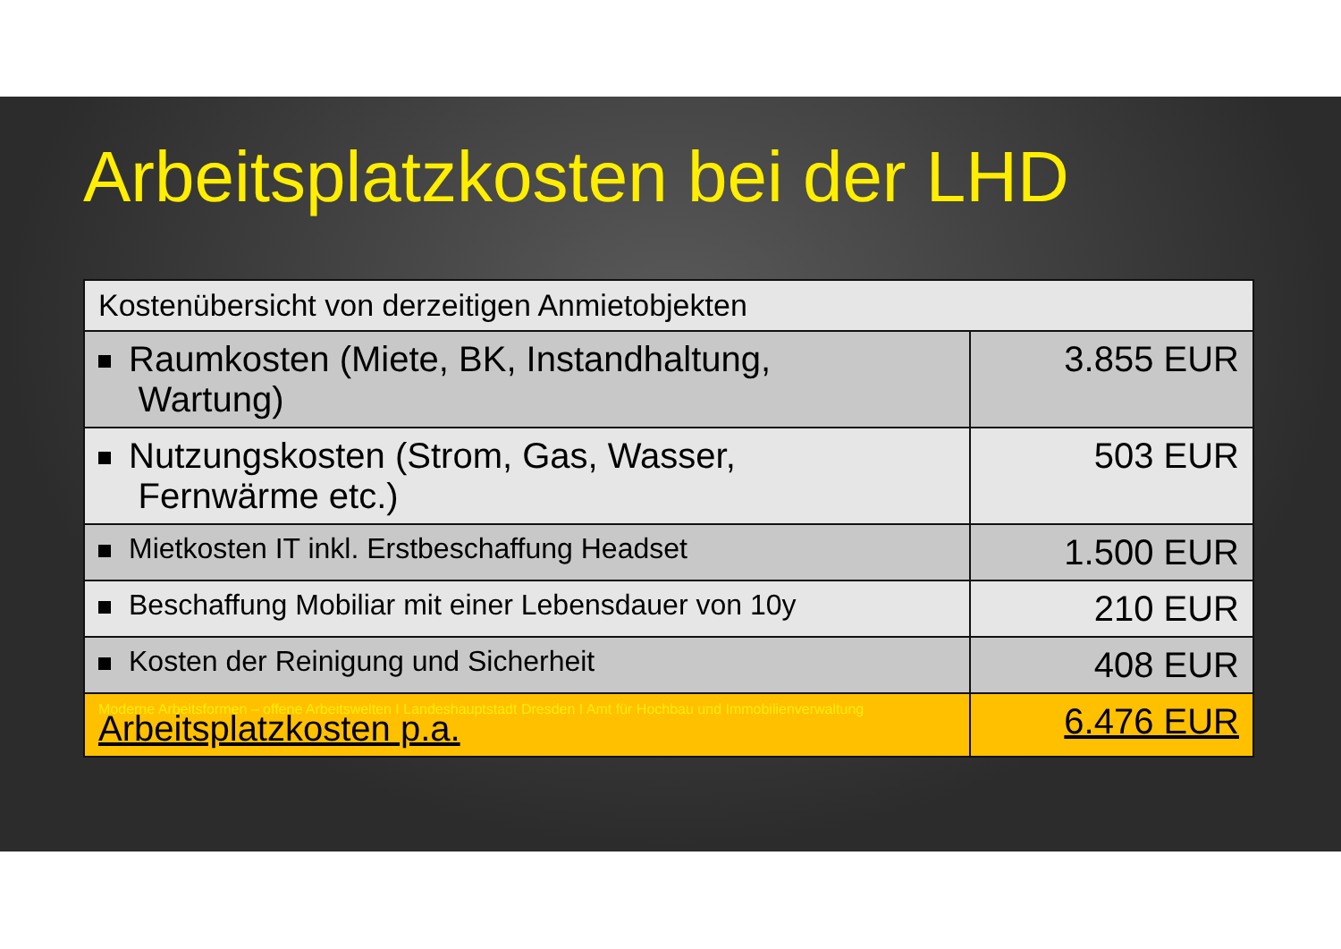Arbeitsplatzkosten bei der LHD
| Kostenübersicht von derzeitigen Anmietobjekten | |
| Raumkosten (Miete, BK, Instandhaltung, Wartung) | 3.855 EUR |
| Nutzungskosten (Strom, Gas, Wasser, Fernwärme etc.) | 503 EUR |
| Mietkosten IT inkl. Erstbeschaffung Headset | 1.500 EUR |
| Beschaffung Mobiliar mit einer Lebensdauer von 10y | 210 EUR |
| Kosten der Reinigung und Sicherheit | 408 EUR |
| Moderne Arbeitsformen – offene Arbeitswelten I Landeshauptstadt Dresden I Amt für Hochbau und Immobilienverwaltung Arbeitsplatzkosten p.a. | 6.476 EUR |